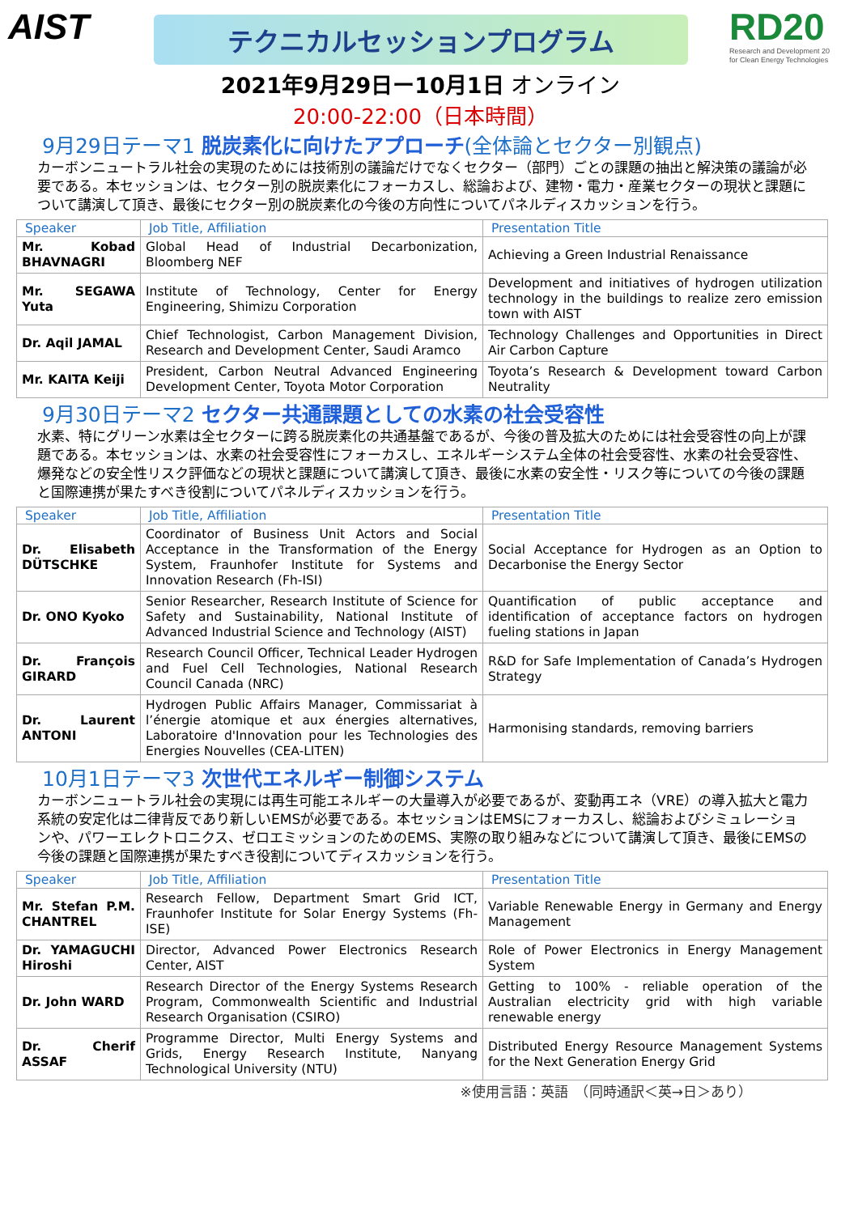AIST
RD20
Research and Development 20
for Clean Energy Technologies
テクニカルセッションプログラム
2021年9月29日ー10月1日 オンライン
20:00-22:00（日本時間）
9月29日テーマ1 脱炭素化に向けたアプローチ(全体論とセクター別観点)
カーボンニュートラル社会の実現のためには技術別の議論だけでなくセクター（部門）ごとの課題の抽出と解決策の議論が必要である。本セッションは、セクター別の脱炭素化にフォーカスし、総論および、建物・電力・産業セクターの現状と課題について講演して頂き、最後にセクター別の脱炭素化の今後の方向性についてパネルディスカッションを行う。
| Speaker | Job Title, Affiliation | Presentation Title |
| --- | --- | --- |
| Mr. Kobad BHAVNAGRI | Global Head of Industrial Decarbonization, Bloomberg NEF | Achieving a Green Industrial Renaissance |
| Mr. SEGAWA Yuta | Institute of Technology, Center for Energy Engineering, Shimizu Corporation | Development and initiatives of hydrogen utilization technology in the buildings to realize zero emission town with AIST |
| Dr. Aqil JAMAL | Chief Technologist, Carbon Management Division, Research and Development Center, Saudi Aramco | Technology Challenges and Opportunities in Direct Air Carbon Capture |
| Mr. KAITA Keiji | President, Carbon Neutral Advanced Engineering Development Center, Toyota Motor Corporation | Toyota’s Research & Development toward Carbon Neutrality |
9月30日テーマ2 セクター共通課題としての水素の社会受容性
水素、特にグリーン水素は全セクターに跨る脱炭素化の共通基盤であるが、今後の普及拡大のためには社会受容性の向上が課題である。本セッションは、水素の社会受容性にフォーカスし、エネルギーシステム全体の社会受容性、水素の社会受容性、爆発などの安全性リスク評価などの現状と課題について講演して頂き、最後に水素の安全性・リスク等についての今後の課題と国際連携が果たすべき役割についてパネルディスカッションを行う。
| Speaker | Job Title, Affiliation | Presentation Title |
| --- | --- | --- |
| Dr. Elisabeth DÜTSCHKE | Coordinator of Business Unit Actors and Social Acceptance in the Transformation of the Energy System, Fraunhofer Institute for Systems and Innovation Research (Fh-ISI) | Social Acceptance for Hydrogen as an Option to Decarbonise the Energy Sector |
| Dr. ONO Kyoko | Senior Researcher, Research Institute of Science for Safety and Sustainability, National Institute of Advanced Industrial Science and Technology (AIST) | Quantification of public acceptance and identification of acceptance factors on hydrogen fueling stations in Japan |
| Dr. François GIRARD | Research Council Officer, Technical Leader Hydrogen and Fuel Cell Technologies, National Research Council Canada (NRC) | R&D for Safe Implementation of Canada’s Hydrogen Strategy |
| Dr. Laurent ANTONI | Hydrogen Public Affairs Manager, Commissariat à l’énergie atomique et aux énergies alternatives, Laboratoire d'Innovation pour les Technologies des Energies Nouvelles (CEA-LITEN) | Harmonising standards, removing barriers |
10月1日テーマ3 次世代エネルギー制御システム
カーボンニュートラル社会の実現には再生可能エネルギーの大量導入が必要であるが、変動再エネ（VRE）の導入拡大と電力系統の安定化は二律背反であり新しいEMSが必要である。本セッションはEMSにフォーカスし、総論およびシミュレーションや、パワーエレクトロニクス、ゼロエミッションのためのEMS、実際の取り組みなどについて講演して頂き、最後にEMSの今後の課題と国際連携が果たすべき役割についてディスカッションを行う。
| Speaker | Job Title, Affiliation | Presentation Title |
| --- | --- | --- |
| Mr. Stefan P.M. CHANTREL | Research Fellow, Department Smart Grid ICT, Fraunhofer Institute for Solar Energy Systems (Fh-ISE) | Variable Renewable Energy in Germany and Energy Management |
| Dr. YAMAGUCHI Hiroshi | Director, Advanced Power Electronics Research Center, AIST | Role of Power Electronics in Energy Management System |
| Dr. John WARD | Research Director of the Energy Systems Research Program, Commonwealth Scientific and Industrial Research Organisation (CSIRO) | Getting to 100% - reliable operation of the Australian electricity grid with high variable renewable energy |
| Dr. Cherif ASSAF | Programme Director, Multi Energy Systems and Grids, Energy Research Institute, Nanyang Technological University (NTU) | Distributed Energy Resource Management Systems for the Next Generation Energy Grid |
※使用言語：英語　（同時通訳＜英→日＞あり）